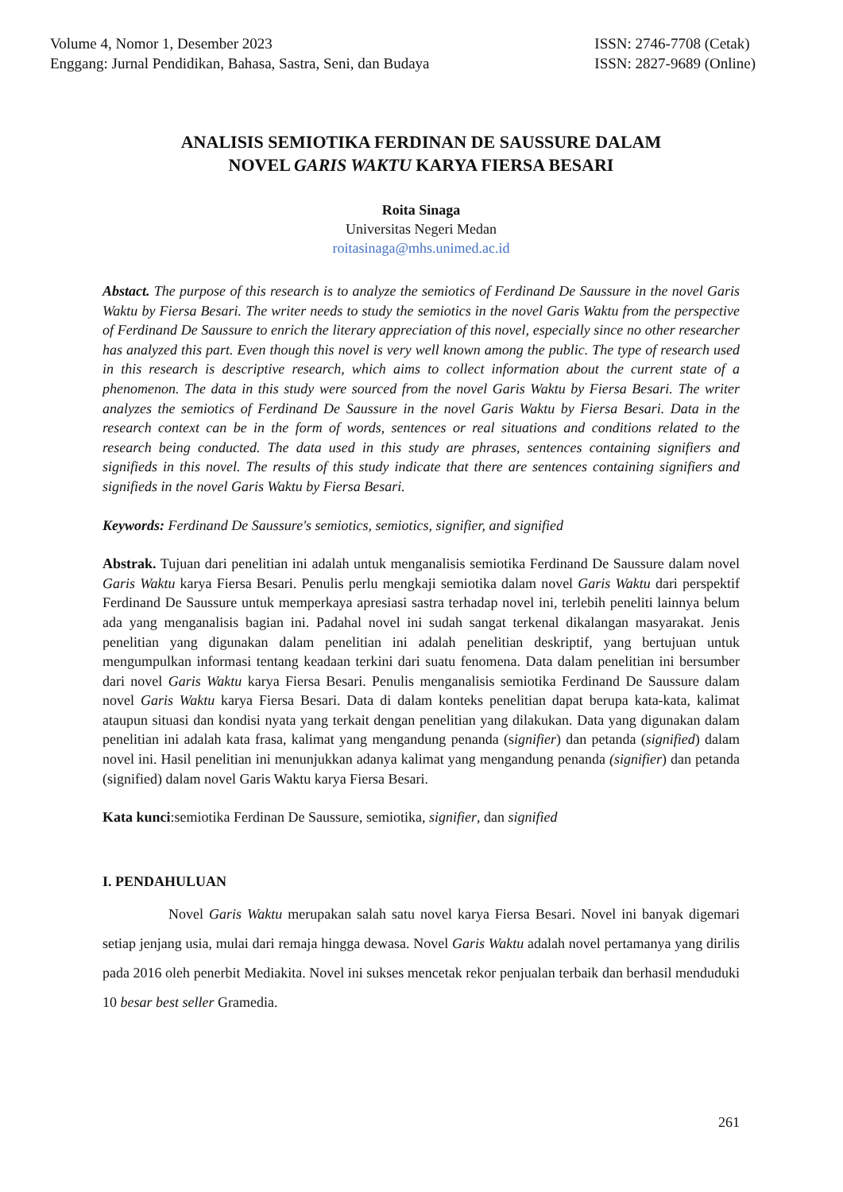Volume 4, Nomor 1, Desember 2023
Enggang: Jurnal Pendidikan, Bahasa, Sastra, Seni, dan Budaya
ISSN: 2746-7708 (Cetak)
ISSN: 2827-9689 (Online)
ANALISIS SEMIOTIKA FERDINAN DE SAUSSURE DALAM
NOVEL GARIS WAKTU KARYA FIERSA BESARI
Roita Sinaga
Universitas Negeri Medan
roitasinaga@mhs.unimed.ac.id
Abstact. The purpose of this research is to analyze the semiotics of Ferdinand De Saussure in the novel Garis Waktu by Fiersa Besari. The writer needs to study the semiotics in the novel Garis Waktu from the perspective of Ferdinand De Saussure to enrich the literary appreciation of this novel, especially since no other researcher has analyzed this part. Even though this novel is very well known among the public. The type of research used in this research is descriptive research, which aims to collect information about the current state of a phenomenon. The data in this study were sourced from the novel Garis Waktu by Fiersa Besari. The writer analyzes the semiotics of Ferdinand De Saussure in the novel Garis Waktu by Fiersa Besari. Data in the research context can be in the form of words, sentences or real situations and conditions related to the research being conducted. The data used in this study are phrases, sentences containing signifiers and signifieds in this novel. The results of this study indicate that there are sentences containing signifiers and signifieds in the novel Garis Waktu by Fiersa Besari.
Keywords: Ferdinand De Saussure's semiotics, semiotics, signifier, and signified
Abstrak. Tujuan dari penelitian ini adalah untuk menganalisis semiotika Ferdinand De Saussure dalam novel Garis Waktu karya Fiersa Besari. Penulis perlu mengkaji semiotika dalam novel Garis Waktu dari perspektif Ferdinand De Saussure untuk memperkaya apresiasi sastra terhadap novel ini, terlebih peneliti lainnya belum ada yang menganalisis bagian ini. Padahal novel ini sudah sangat terkenal dikalangan masyarakat. Jenis penelitian yang digunakan dalam penelitian ini adalah penelitian deskriptif, yang bertujuan untuk mengumpulkan informasi tentang keadaan terkini dari suatu fenomena. Data dalam penelitian ini bersumber dari novel Garis Waktu karya Fiersa Besari. Penulis menganalisis semiotika Ferdinand De Saussure dalam novel Garis Waktu karya Fiersa Besari. Data di dalam konteks penelitian dapat berupa kata-kata, kalimat ataupun situasi dan kondisi nyata yang terkait dengan penelitian yang dilakukan. Data yang digunakan dalam penelitian ini adalah kata frasa, kalimat yang mengandung penanda (signifier) dan petanda (signified) dalam novel ini. Hasil penelitian ini menunjukkan adanya kalimat yang mengandung penanda (signifier) dan petanda (signified) dalam novel Garis Waktu karya Fiersa Besari.
Kata kunci:semiotika Ferdinan De Saussure, semiotika, signifier, dan signified
I. PENDAHULUAN
Novel Garis Waktu merupakan salah satu novel karya Fiersa Besari. Novel ini banyak digemari setiap jenjang usia, mulai dari remaja hingga dewasa. Novel Garis Waktu adalah novel pertamanya yang dirilis pada 2016 oleh penerbit Mediakita. Novel ini sukses mencetak rekor penjualan terbaik dan berhasil menduduki 10 besar best seller Gramedia.
261